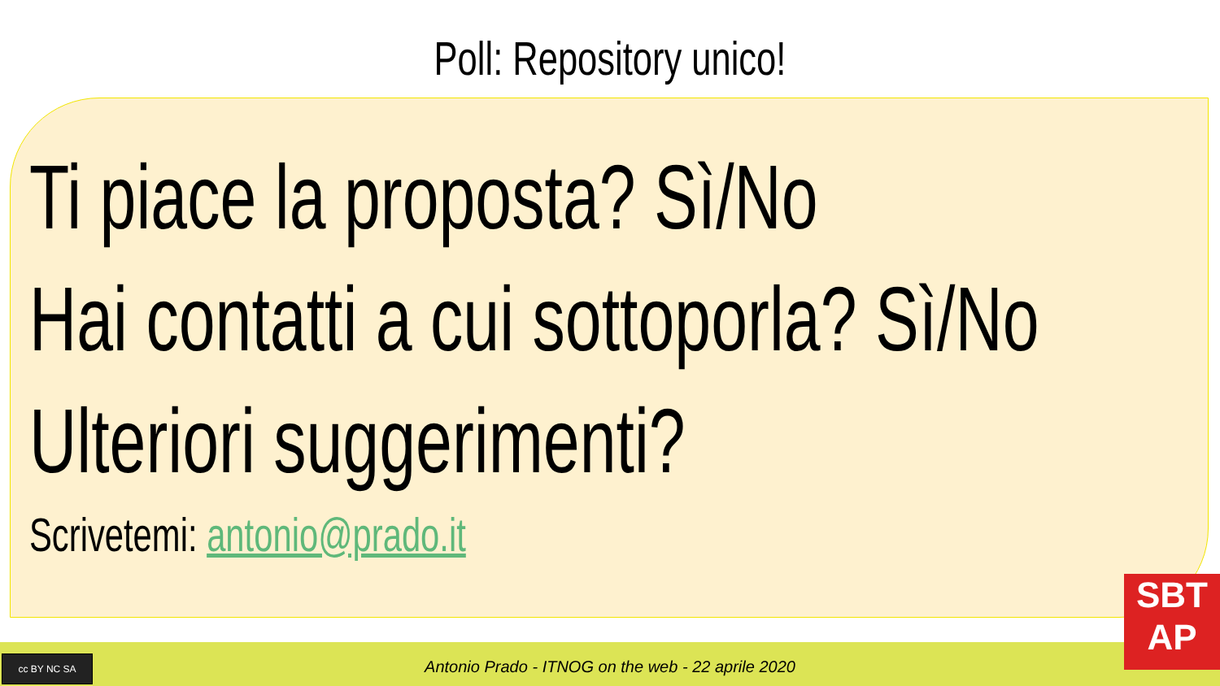Poll: Repository unico!
Ti piace la proposta? Sì/No
Hai contatti a cui sottoporla? Sì/No
Ulteriori suggerimenti?
Scrivetemi: antonio@prado.it
cc BY NC SA
Antonio Prado - ITNOG on the web - 22 aprile 2020
SBT
AP